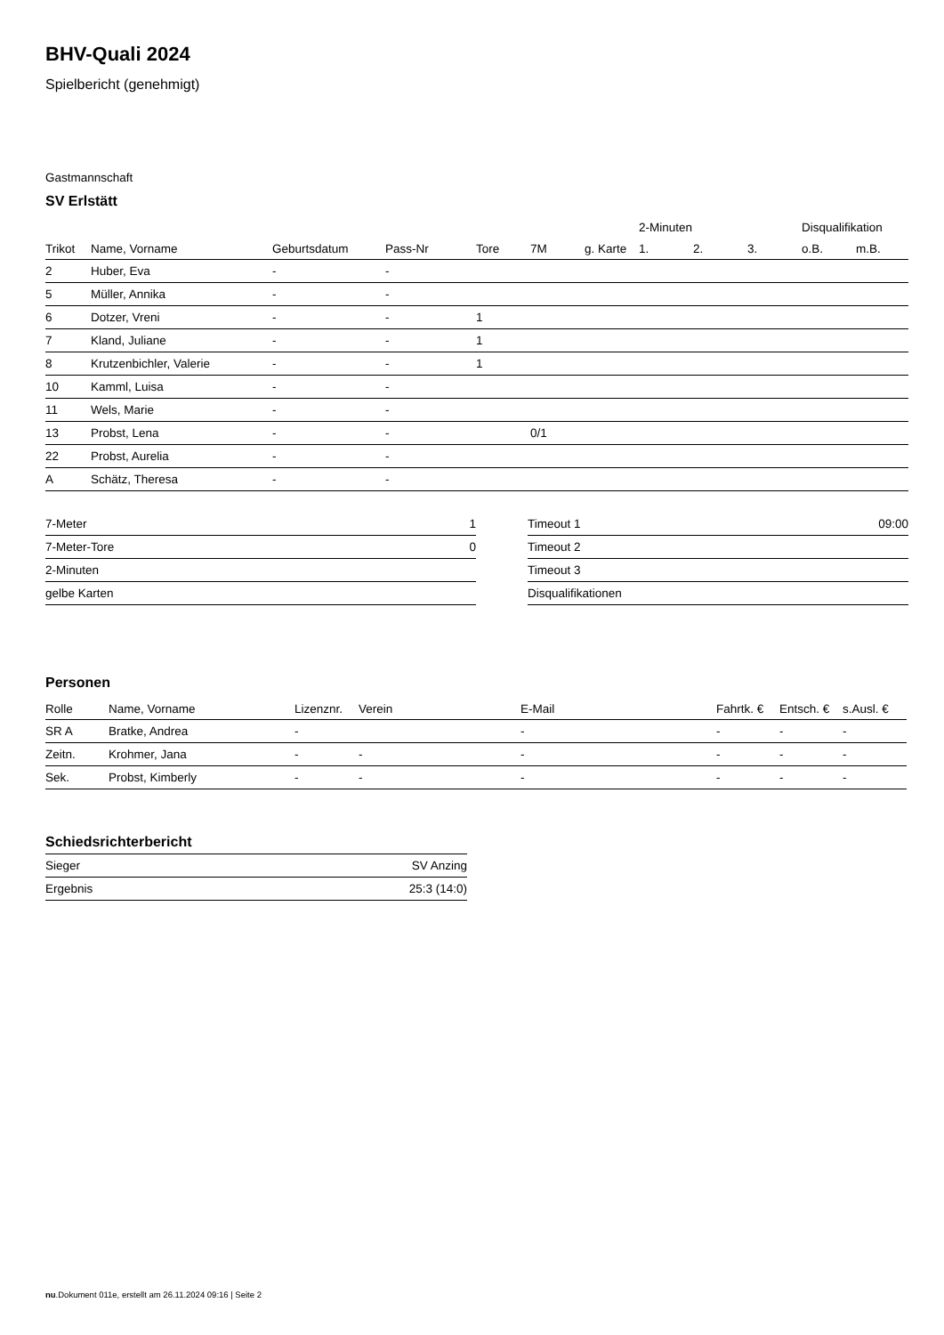BHV-Quali 2024
Spielbericht (genehmigt)
Gastmannschaft
SV Erlstätt
| | | | | | | | 2-Minuten | | | Disqualifikation | |
| --- | --- | --- | --- | --- | --- | --- | --- | --- | --- | --- | --- |
| Trikot | Name, Vorname | Geburtsdatum | Pass-Nr | Tore | 7M | g. Karte | 1. | 2. | 3. | o.B. | m.B. |
| 2 | Huber, Eva | - | - | | | | | | | | |
| 5 | Müller, Annika | - | - | | | | | | | | |
| 6 | Dotzer, Vreni | - | - | 1 | | | | | | | |
| 7 | Kland, Juliane | - | - | 1 | | | | | | | |
| 8 | Krutzenbichler, Valerie | - | - | 1 | | | | | | | |
| 10 | Kamml, Luisa | - | - | | | | | | | | |
| 11 | Wels, Marie | - | - | | | | | | | | |
| 13 | Probst, Lena | - | - | | 0/1 | | | | | | |
| 22 | Probst, Aurelia | - | - | | | | | | | | |
| A | Schätz, Theresa | - | - | | | | | | | | |
| 7-Meter | 1 |
| 7-Meter-Tore | 0 |
| 2-Minuten | |
| gelbe Karten | |
| Timeout 1 | 09:00 |
| Timeout 2 | |
| Timeout 3 | |
| Disqualifikationen | |
Personen
| Rolle | Name, Vorname | Lizenznr. | Verein | E-Mail | Fahrtk. € | Entsch. € | s.Ausl. € |
| --- | --- | --- | --- | --- | --- | --- | --- |
| SR A | Bratke, Andrea | - | | - | - | - | - |
| Zeitn. | Krohmer, Jana | - | - | - | - | - | - |
| Sek. | Probst, Kimberly | - | - | - | - | - | - |
Schiedsrichterbericht
| Sieger | SV Anzing |
| Ergebnis | 25:3 (14:0) |
nu.Dokument 011e, erstellt am 26.11.2024 09:16 | Seite 2